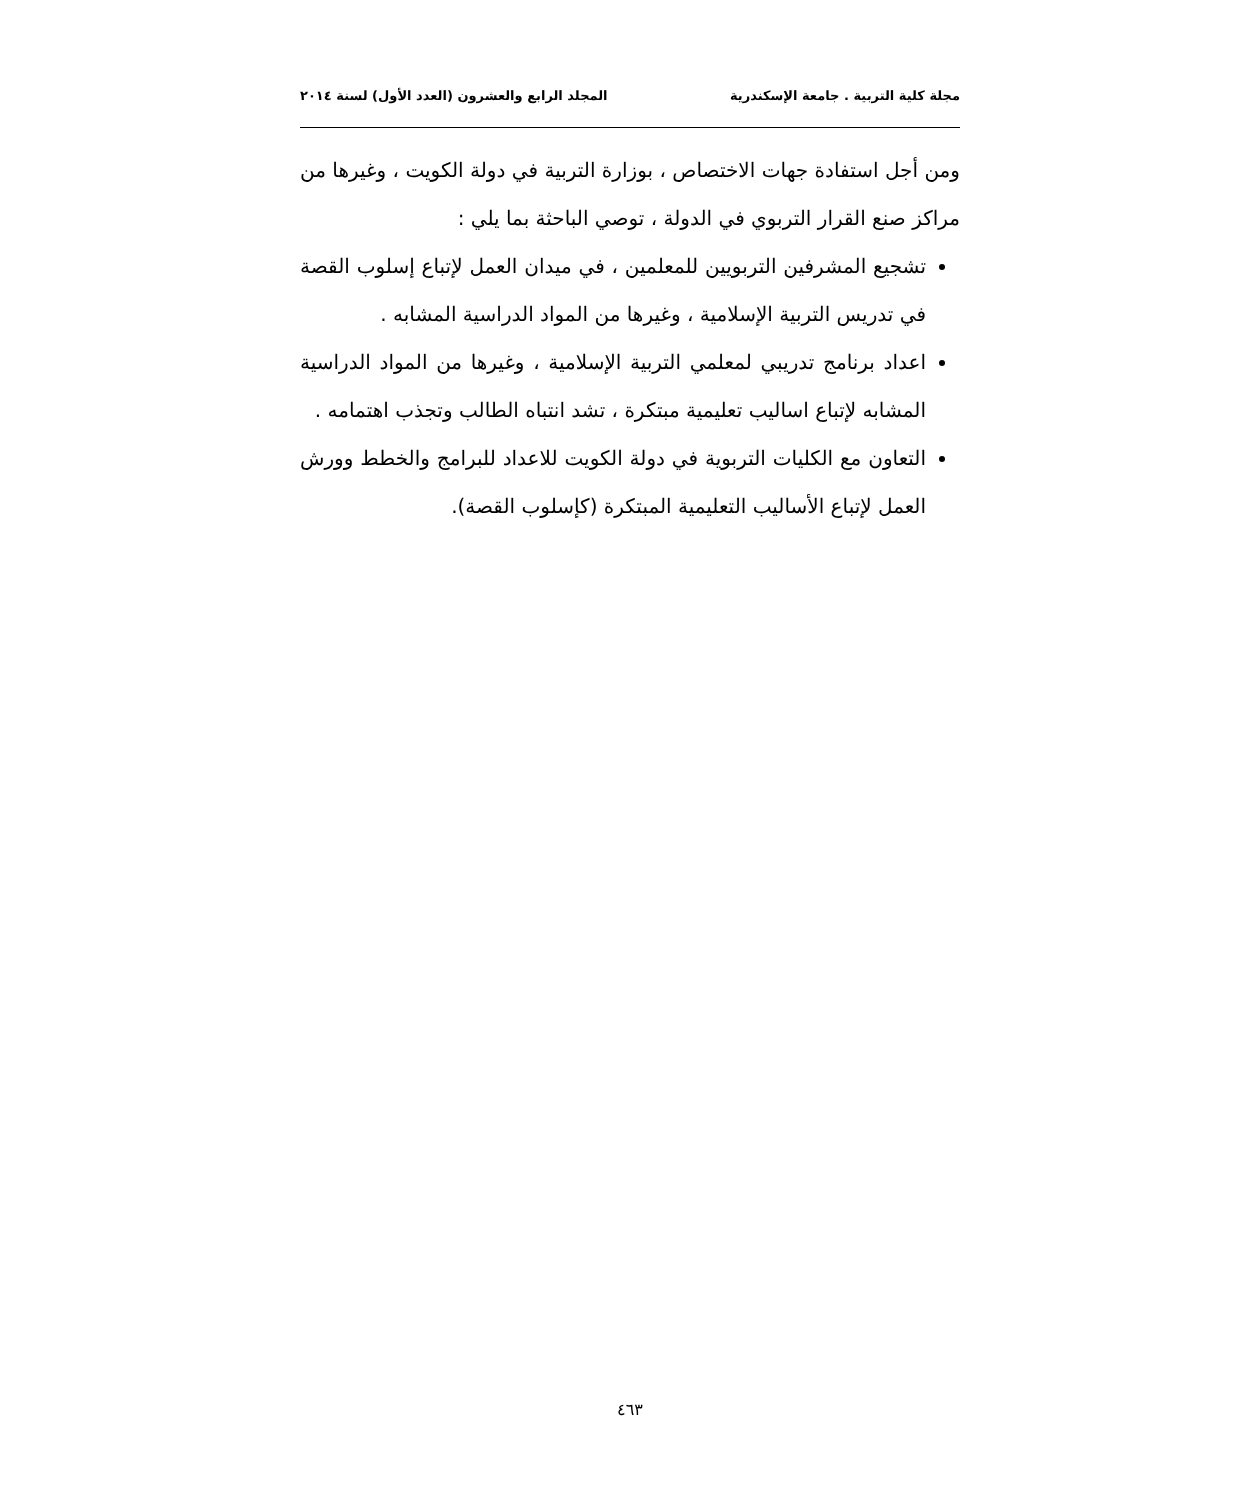مجلة كلية التربية . جامعة الإسكندرية المجلد الرابع والعشرون (العدد الأول) لسنة ٢٠١٤
ومن أجل استفادة جهات الاختصاص ، بوزارة التربية في دولة الكويت ، وغيرها من مراكز صنع القرار التربوي في الدولة ، توصي الباحثة بما يلي :
تشجيع المشرفين التربويين للمعلمين ، في ميدان العمل لإتباع إسلوب القصة في تدريس التربية الإسلامية ، وغيرها من المواد الدراسية المشابه .
اعداد برنامج تدريبي لمعلمي التربية الإسلامية ، وغيرها من المواد الدراسية المشابه لإتباع اساليب تعليمية مبتكرة ، تشد انتباه الطالب وتجذب اهتمامه .
التعاون مع الكليات التربوية في دولة الكويت للاعداد للبرامج والخطط وورش العمل لإتباع الأساليب التعليمية المبتكرة (كإسلوب القصة).
٤٦٣